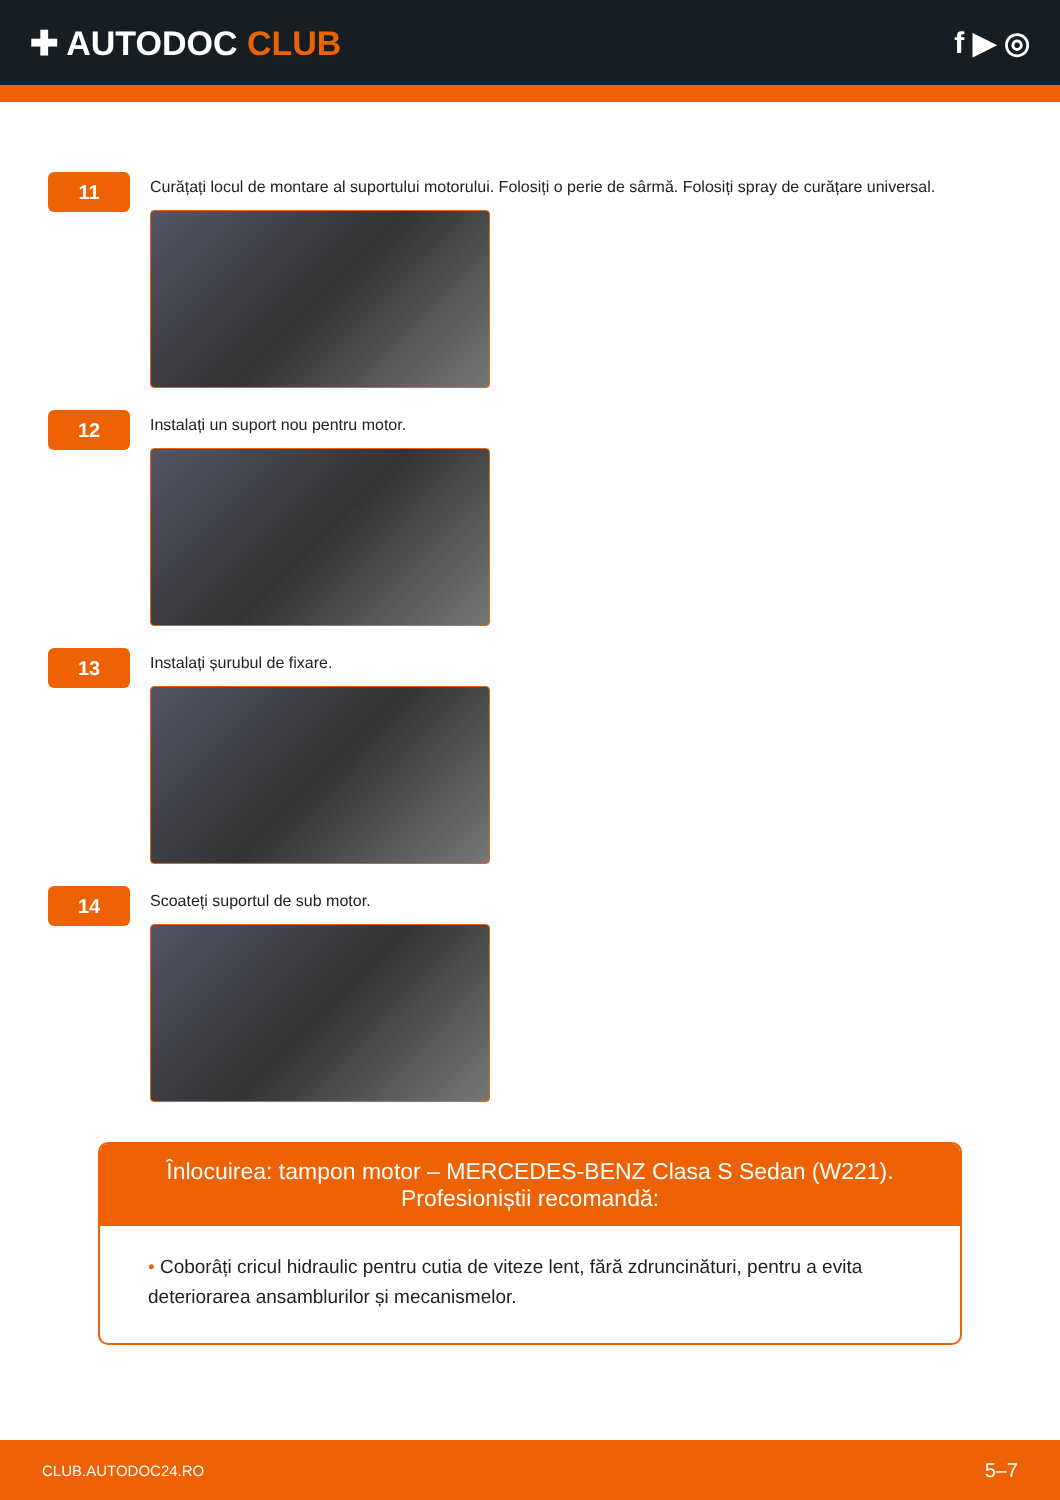✚ AUTODOC CLUB f ▶ ◎
11
Curățați locul de montare al suportului motorului. Folosiți o perie de sârmă. Folosiți spray de curățare universal.
12
Instalați un suport nou pentru motor.
13
Instalați șurubul de fixare.
14
Scoateți suportul de sub motor.
Înlocuirea: tampon motor – MERCEDES-BENZ Clasa S Sedan (W221).
Profesioniștii recomandă:
• Coborâți cricul hidraulic pentru cutia de viteze lent, fără zdruncinături, pentru a evita deteriorarea ansamblurilor și mecanismelor.
CLUB.AUTODOC24.RO 5–7